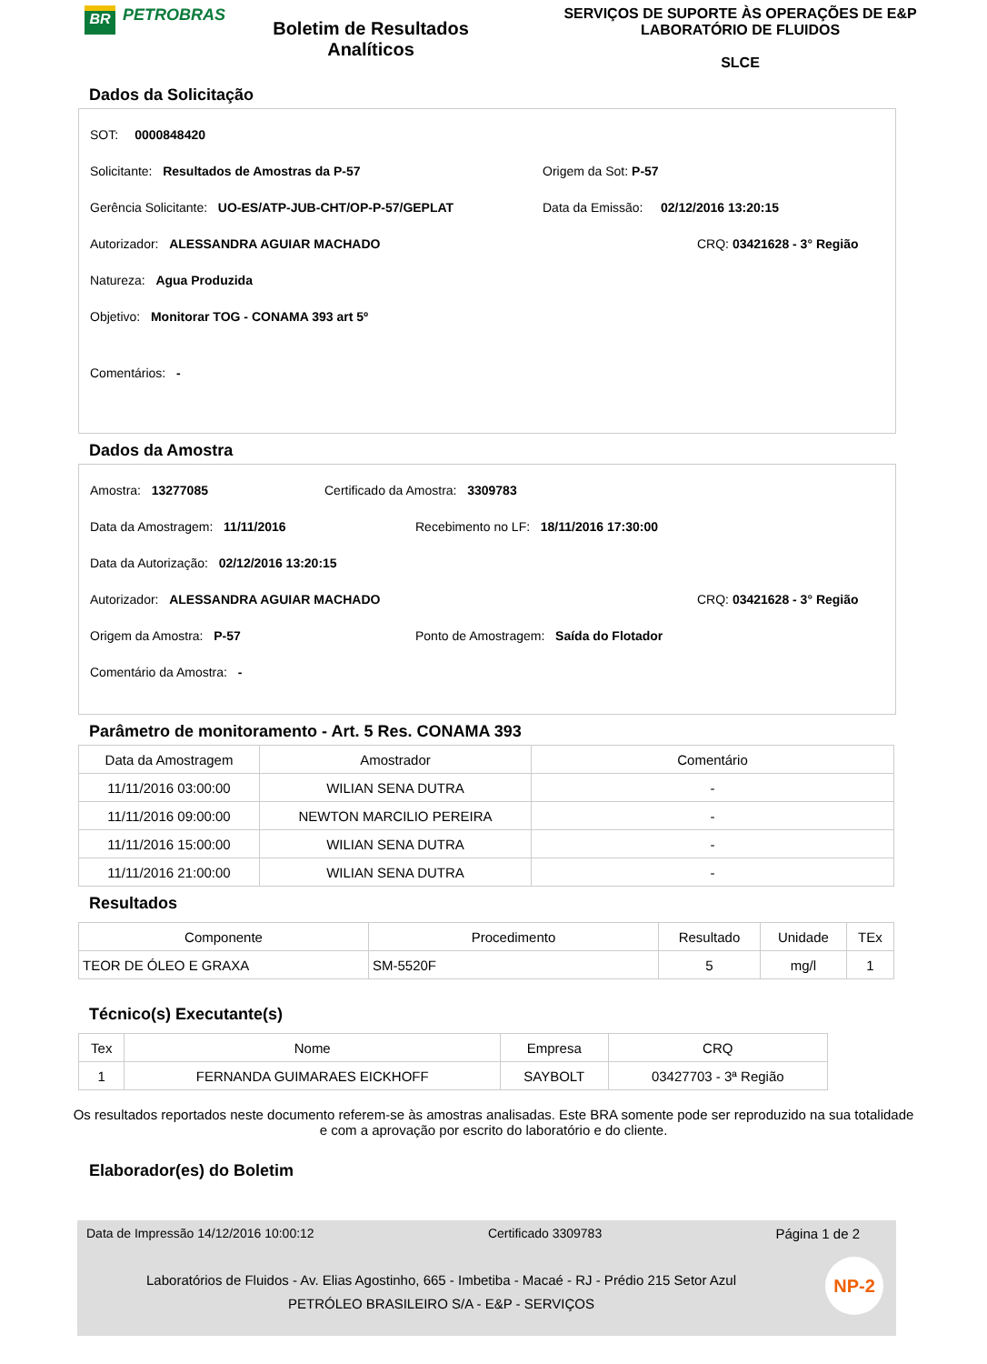BR
PETROBRAS
Boletim de Resultados Analíticos
SERVIÇOS DE SUPORTE ÀS OPERAÇÕES DE E&P
LABORATÓRIO DE FLUIDOS
SLCE
Dados da Solicitação
SOT: 0000848420
Solicitante: Resultados de Amostras da P-57 Origem da Sot: P-57
Gerência Solicitante: UO-ES/ATP-JUB-CHT/OP-P-57/GEPLAT Data da Emissão: 02/12/2016 13:20:15
Autorizador: ALESSANDRA AGUIAR MACHADO CRQ: 03421628 - 3° Região
Natureza: Agua Produzida
Objetivo: Monitorar TOG - CONAMA 393 art 5º
Comentários: -
Dados da Amostra
Amostra: 13277085 Certificado da Amostra: 3309783
Data da Amostragem: 11/11/2016 Recebimento no LF: 18/11/2016 17:30:00
Data da Autorização: 02/12/2016 13:20:15
Autorizador: ALESSANDRA AGUIAR MACHADO CRQ: 03421628 - 3° Região
Origem da Amostra: P-57 Ponto de Amostragem: Saída do Flotador
Comentário da Amostra: -
Parâmetro de monitoramento - Art. 5 Res. CONAMA 393
| Data da Amostragem | Amostrador | Comentário |
| --- | --- | --- |
| 11/11/2016 03:00:00 | WILIAN SENA DUTRA | - |
| 11/11/2016 09:00:00 | NEWTON MARCILIO PEREIRA | - |
| 11/11/2016 15:00:00 | WILIAN SENA DUTRA | - |
| 11/11/2016 21:00:00 | WILIAN SENA DUTRA | - |
Resultados
| Componente | Procedimento | Resultado | Unidade | TEx |
| --- | --- | --- | --- | --- |
| TEOR DE ÓLEO E GRAXA | SM-5520F | 5 | mg/l | 1 |
Técnico(s) Executante(s)
| Tex | Nome | Empresa | CRQ |
| --- | --- | --- | --- |
| 1 | FERNANDA GUIMARAES EICKHOFF | SAYBOLT | 03427703 - 3ª Região |
Os resultados reportados neste documento referem-se às amostras analisadas. Este BRA somente pode ser reproduzido na sua totalidade e com a aprovação por escrito do laboratório e do cliente.
Elaborador(es) do Boletim
Data de Impressão 14/12/2016 10:00:12 Certificado 3309783 Página 1 de 2
Laboratórios de Fluidos - Av. Elias Agostinho, 665 - Imbetiba - Macaé - RJ - Prédio 215 Setor Azul
PETRÓLEO BRASILEIRO S/A - E&P - SERVIÇOS
NP-2